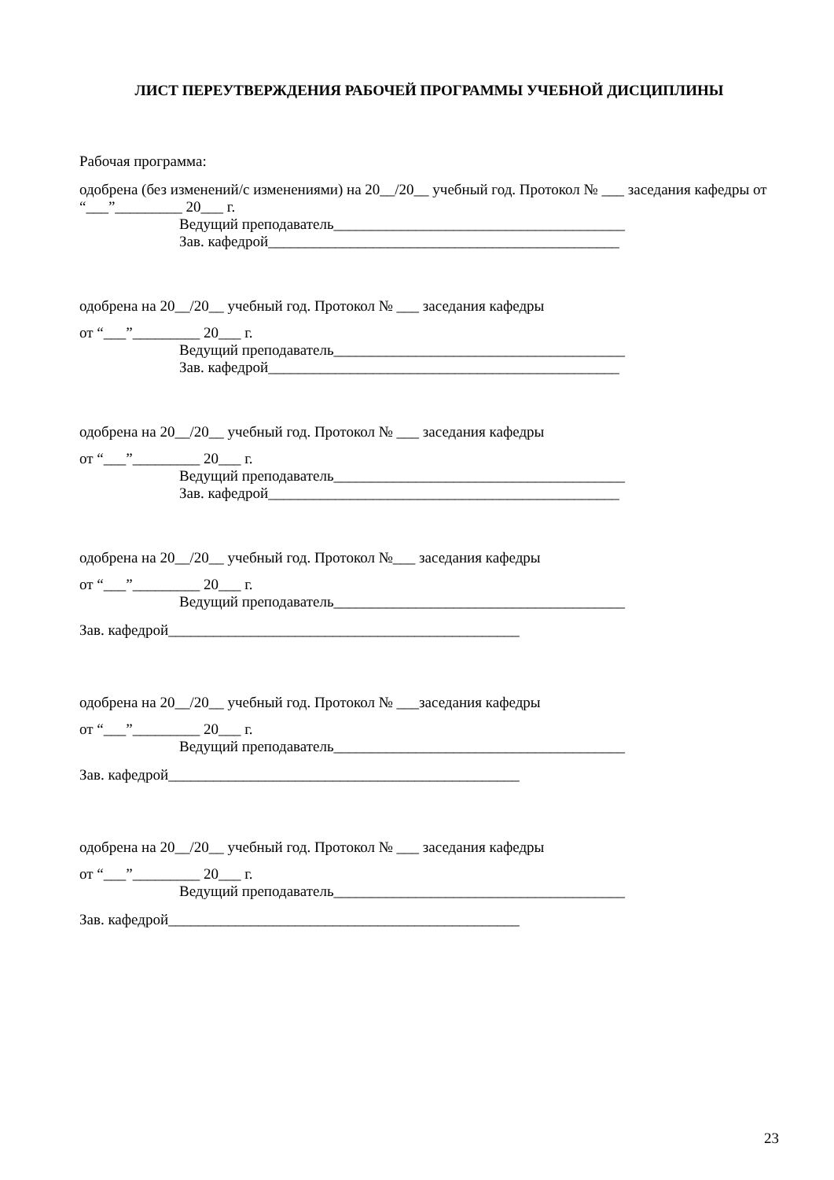ЛИСТ ПЕРЕУТВЕРЖДЕНИЯ РАБОЧЕЙ ПРОГРАММЫ УЧЕБНОЙ ДИСЦИПЛИНЫ
Рабочая программа:
одобрена (без изменений/с изменениями) на 20__/20__ учебный год. Протокол № ___ заседания кафедры от “___”_________ 20___ г.
Ведущий преподаватель_______________________________________
Зав. кафедрой_______________________________________________
одобрена на 20__/20__ учебный год. Протокол № ___ заседания кафедры
от “___”_________ 20___ г.
Ведущий преподаватель_______________________________________
Зав. кафедрой_______________________________________________
одобрена на 20__/20__ учебный год. Протокол № ___ заседания кафедры
от “___”_________ 20___ г.
Ведущий преподаватель_______________________________________
Зав. кафедрой_______________________________________________
одобрена на 20__/20__ учебный год. Протокол №___ заседания кафедры
от “___”_________ 20___ г.
Ведущий преподаватель_______________________________________
Зав. кафедрой_______________________________________________
одобрена на 20__/20__ учебный год. Протокол № ___заседания кафедры
от “___”_________ 20___ г.
Ведущий преподаватель_______________________________________
Зав. кафедрой_______________________________________________
одобрена на 20__/20__ учебный год. Протокол № ___ заседания кафедры
от “___”_________ 20___ г.
Ведущий преподаватель_______________________________________
Зав. кафедрой_______________________________________________
23